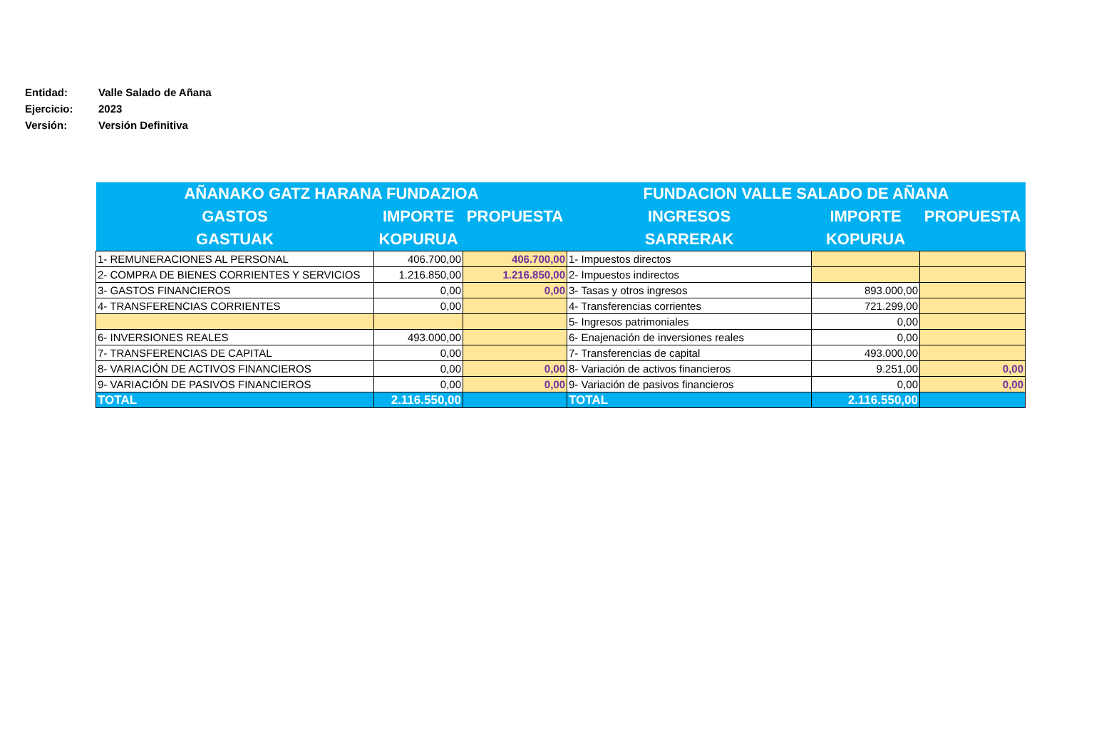Entidad: Valle Salado de Añana
Ejercicio: 2023
Versión: Versión Definitiva
| AÑANAKO GATZ HARANA FUNDAZIOA | | | FUNDACION VALLE SALADO DE AÑANA | | |
| --- | --- | --- | --- | --- | --- |
| GASTOS | IMPORTE | PROPUESTA | INGRESOS | IMPORTE | PROPUESTA |
| GASTUAK | KOPURUA | | SARRERAK | KOPURUA | |
| 1- REMUNERACIONES AL PERSONAL | 406.700,00 | 406.700,00 | 1- Impuestos directos | | |
| 2- COMPRA DE BIENES CORRIENTES Y SERVICIOS | 1.216.850,00 | 1.216.850,00 | 2- Impuestos indirectos | | |
| 3- GASTOS FINANCIEROS | 0,00 | 0,00 | 3- Tasas y otros ingresos | 893.000,00 | |
| 4- TRANSFERENCIAS CORRIENTES | 0,00 | | 4- Transferencias corrientes | 721.299,00 | |
| | | | 5- Ingresos patrimoniales | 0,00 | |
| 6- INVERSIONES REALES | 493.000,00 | | 6- Enajenación de inversiones reales | 0,00 | |
| 7- TRANSFERENCIAS DE CAPITAL | 0,00 | | 7- Transferencias de capital | 493.000,00 | |
| 8- VARIACIÓN DE ACTIVOS FINANCIEROS | 0,00 | 0,00 | 8- Variación de activos financieros | 9.251,00 | 0,00 |
| 9- VARIACIÓN DE PASIVOS FINANCIEROS | 0,00 | 0,00 | 9- Variación de pasivos financieros | 0,00 | 0,00 |
| TOTAL | 2.116.550,00 | | TOTAL | 2.116.550,00 | |